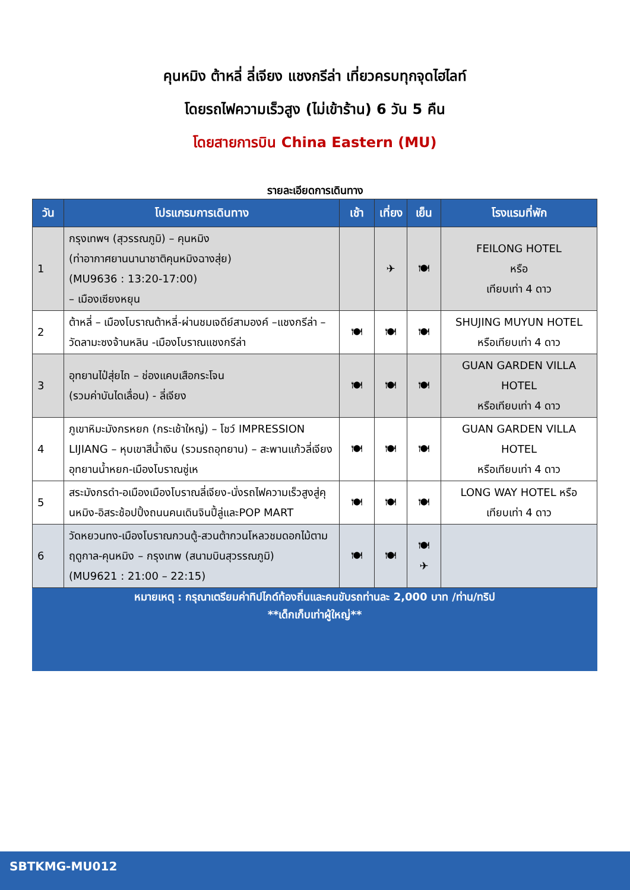คุนหมิง ต้าหลี่ ลี่เจียง แชงกรีล่า เที่ยวครบทุกจุดไฮไลท์
โดยรถไฟความเร็วสูง (ไม่เข้าร้าน) 6 วัน 5 คืน
โดยสายการบิน China Eastern (MU)
รายละเอียดการเดินทาง
| วัน | โปรแกรมการเดินทาง | เช้า | เที่ยง | เย็น | โรงแรมที่พัก |
| --- | --- | --- | --- | --- | --- |
| 1 | กรุงเทพฯ (สุวรรณภูมิ) – คุนหมิง (ท่าอากาศยานนานาชาติคุนหมิงฉางสุ่ย) (MU9636 : 13:20-17:00) – เมืองเซียงหยุน | | ✈ | 🍽 | FEILONG HOTEL หรือ เทียบเท่า 4 ดาว |
| 2 | ต้าหลี่ – เมืองโบราณต้าหลี่-ผ่านชมเจดีย์สามองค์ –แชงกรีล่า –วัดลามะซงจ้านหลิน -เมืองโบราณแชงกรีล่า | 🍽 | 🍽 | 🍽 | SHUJING MUYUN HOTEL หรือเทียบเท่า 4 ดาว |
| 3 | อุทยานไป๋สุ่ยไถ – ช่องแคบเสือกระโจน (รวมค่าบันไดเลื่อน) - ลี่เจียง | 🍽 | 🍽 | 🍽 | GUAN GARDEN VILLA HOTEL หรือเทียบเท่า 4 ดาว |
| 4 | ภูเขาหิมะมังกรหยก (กระเช้าใหญ่) – โชว์ IMPRESSION LIJIANG – หุบเขาสีน้ำเงิน (รวมรถอุทยาน) – สะพานแก้วลี่เจียง อุทยานน้ำหยก-เมืองโบราณซู่เห | 🍽 | 🍽 | 🍽 | GUAN GARDEN VILLA HOTEL หรือเทียบเท่า 4 ดาว |
| 5 | สระมังกรดำ-อเมืองเมืองโบราณลี่เจียง-นั่งรถไฟความเร็วสูงสู่คุนหมิง-อิสระช้อปปิ้งถนนคนเดินจินปี้ลู่และPOP MART | 🍽 | 🍽 | 🍽 | LONG WAY HOTEL หรือ เทียบเท่า 4 ดาว |
| 6 | วัดหยวนทง-เมืองโบราณกวนตู้-สวนต้ากวนโหลวชมดอกไม้ตามฤดูกาล-คุนหมิง – กรุงเทพ (สนามบินสุวรรณภูมิ) (MU9621 : 21:00 – 22:15) | 🍽 | 🍽 | 🍽 ✈ | |
หมายเหตุ : กรุณาเตรียมค่าทิปไกด์ท้องถิ่นและคนขับรถท่านละ 2,000 บาท /ท่าน/ทริป
**เด็กเก็บเท่าผู้ใหญ่**
SBTKMG-MU012